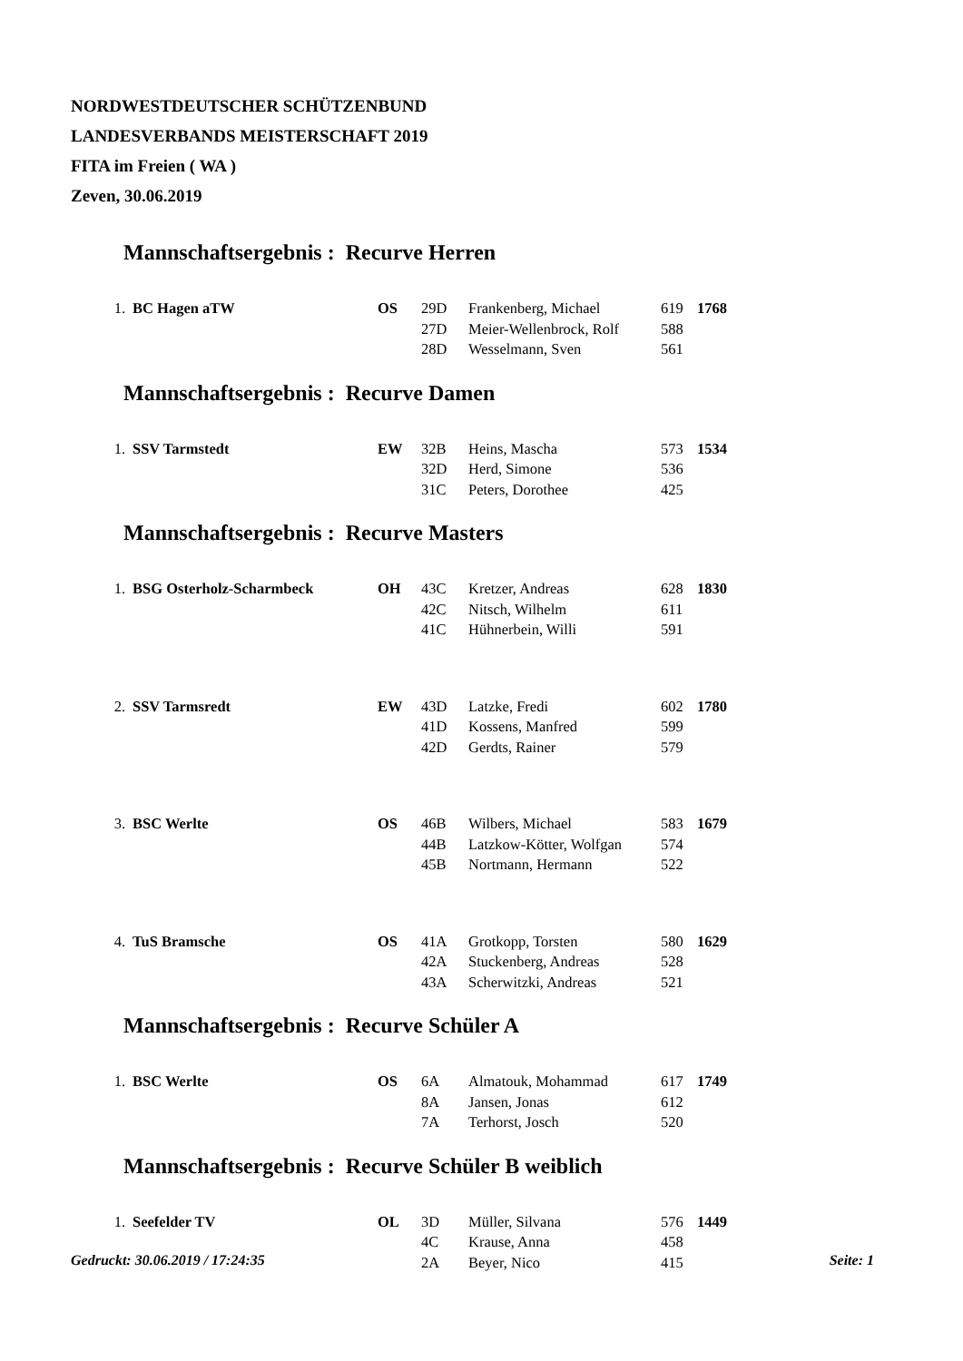NORDWESTDEUTSCHER SCHÜTZENBUND
LANDESVERBANDS MEISTERSCHAFT 2019
FITA im Freien ( WA )
Zeven, 30.06.2019
Mannschaftsergebnis : Recurve Herren
| 1. | BC Hagen aTW | OS | 29D | Frankenberg, Michael | 619 | 1768 |
| | | | 27D | Meier-Wellenbrock, Rolf | 588 | |
| | | | 28D | Wesselmann, Sven | 561 | |
Mannschaftsergebnis : Recurve Damen
| 1. | SSV Tarmstedt | EW | 32B | Heins, Mascha | 573 | 1534 |
| | | | 32D | Herd, Simone | 536 | |
| | | | 31C | Peters, Dorothee | 425 | |
Mannschaftsergebnis : Recurve Masters
| 1. | BSG Osterholz-Scharmbeck | OH | 43C | Kretzer, Andreas | 628 | 1830 |
| | | | 42C | Nitsch, Wilhelm | 611 | |
| | | | 41C | Hühnerbein, Willi | 591 | |
| 2. | SSV Tarmsredt | EW | 43D | Latzke, Fredi | 602 | 1780 |
| | | | 41D | Kossens, Manfred | 599 | |
| | | | 42D | Gerdts, Rainer | 579 | |
| 3. | BSC Werlte | OS | 46B | Wilbers, Michael | 583 | 1679 |
| | | | 44B | Latzkow-Kötter, Wolfgan | 574 | |
| | | | 45B | Nortmann, Hermann | 522 | |
| 4. | TuS Bramsche | OS | 41A | Grotkopp, Torsten | 580 | 1629 |
| | | | 42A | Stuckenberg, Andreas | 528 | |
| | | | 43A | Scherwitzki, Andreas | 521 | |
Mannschaftsergebnis : Recurve Schüler A
| 1. | BSC Werlte | OS | 6A | Almatouk, Mohammad | 617 | 1749 |
| | | | 8A | Jansen, Jonas | 612 | |
| | | | 7A | Terhorst, Josch | 520 | |
Mannschaftsergebnis : Recurve Schüler B weiblich
| 1. | Seefelder TV | OL | 3D | Müller, Silvana | 576 | 1449 |
| | | | 4C | Krause, Anna | 458 | |
| | | | 2A | Beyer, Nico | 415 | |
Gedruckt: 30.06.2019 / 17:24:35 Seite: 1